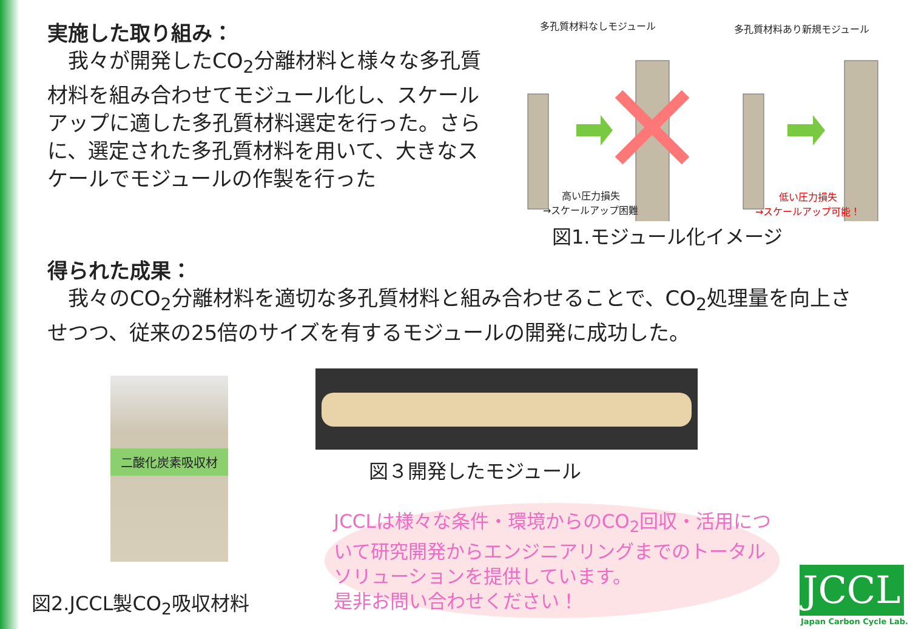実施した取り組み：
　我々が開発したCO<sub>2</sub>分離材料と様々な多孔質材料を組み合わせてモジュール化し、スケールアップに適した多孔質材料選定を行った。さらに、選定された多孔質材料を用いて、大きなスケールでモジュールの作製を行った
多孔質材料なしモジュール 多孔質材料あり新規モジュール
高い圧力損失
→スケールアップ困難
低い圧力損失
→スケールアップ可能！
図1.モジュール化イメージ
得られた成果：
　我々のCO<sub>2</sub>分離材料を適切な多孔質材料と組み合わせることで、CO<sub>2</sub>処理量を向上させつつ、従来の25倍のサイズを有するモジュールの開発に成功した。
二酸化炭素吸収材
図３開発したモジュール
図2.JCCL製CO<sub>2</sub>吸収材料
JCCLは様々な条件・環境からのCO<sub>2</sub>回収・活用について研究開発からエンジニアリングまでのトータルソリューションを提供しています。
是非お問い合わせください！
JCCL
Japan Carbon Cycle Lab.